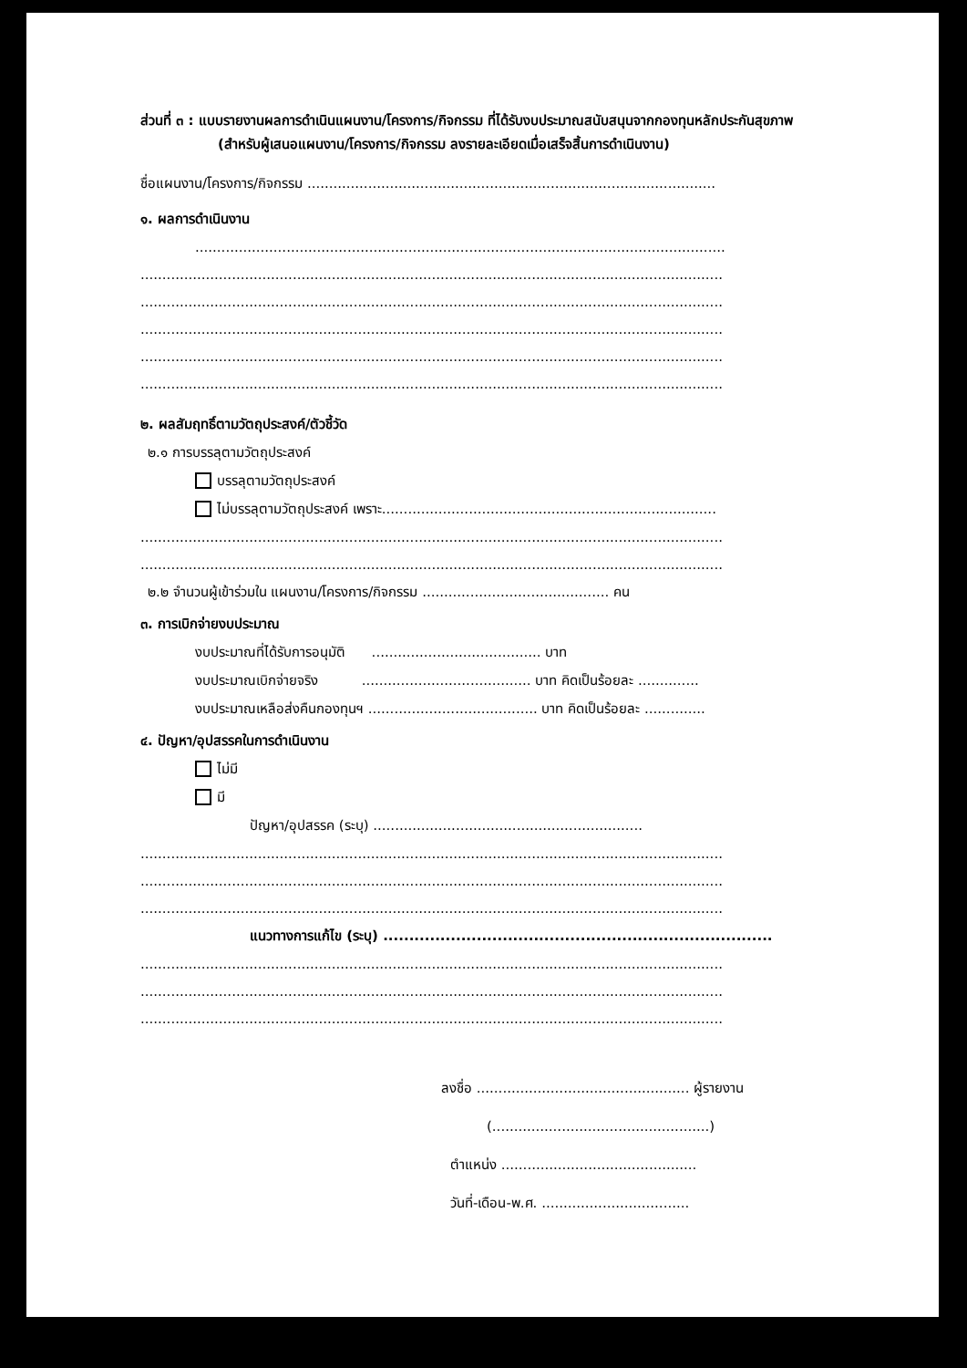ส่วนที่ ๓ : แบบรายงานผลการดำเนินแผนงาน/โครงการ/กิจกรรม ที่ได้รับงบประมาณสนับสนุนจากกองทุนหลักประกันสุขภาพ (สำหรับผู้เสนอแผนงาน/โครงการ/กิจกรรม ลงรายละเอียดเมื่อเสร็จสิ้นการดำเนินงาน)
ชื่อแผนงาน/โครงการ/กิจกรรม ..............................................................................................
๑. ผลการดำเนินงาน
..........................................................................................................................
......................................................................................................................................
......................................................................................................................................
......................................................................................................................................
......................................................................................................................................
......................................................................................................................................
๒. ผลสัมฤทธิ์ตามวัตถุประสงค์/ตัวชี้วัด
๒.๑ การบรรลุตามวัตถุประสงค์
บรรลุตามวัตถุประสงค์
ไม่บรรลุตามวัตถุประสงค์ เพราะ.............................................................................
......................................................................................................................................
......................................................................................................................................
๒.๒ จำนวนผู้เข้าร่วมใน แผนงาน/โครงการ/กิจกรรม ........................................... คน
๓. การเบิกจ่ายงบประมาณ
งบประมาณที่ได้รับการอนุมัติ ....................................... บาท
งบประมาณเบิกจ่ายจริง ....................................... บาท คิดเป็นร้อยละ ..............
งบประมาณเหลือส่งคืนกองทุนฯ ....................................... บาท คิดเป็นร้อยละ ..............
๔. ปัญหา/อุปสรรคในการดำเนินงาน
ไม่มี
มี
ปัญหา/อุปสรรค (ระบุ) ..............................................................
......................................................................................................................................
......................................................................................................................................
......................................................................................................................................
แนวทางการแก้ไข (ระบุ) ...........................................................................
......................................................................................................................................
......................................................................................................................................
......................................................................................................................................
ลงชื่อ ................................................. ผู้รายงาน
(..................................................)
ตำแหน่ง .............................................
วันที่-เดือน-พ.ศ. ..................................